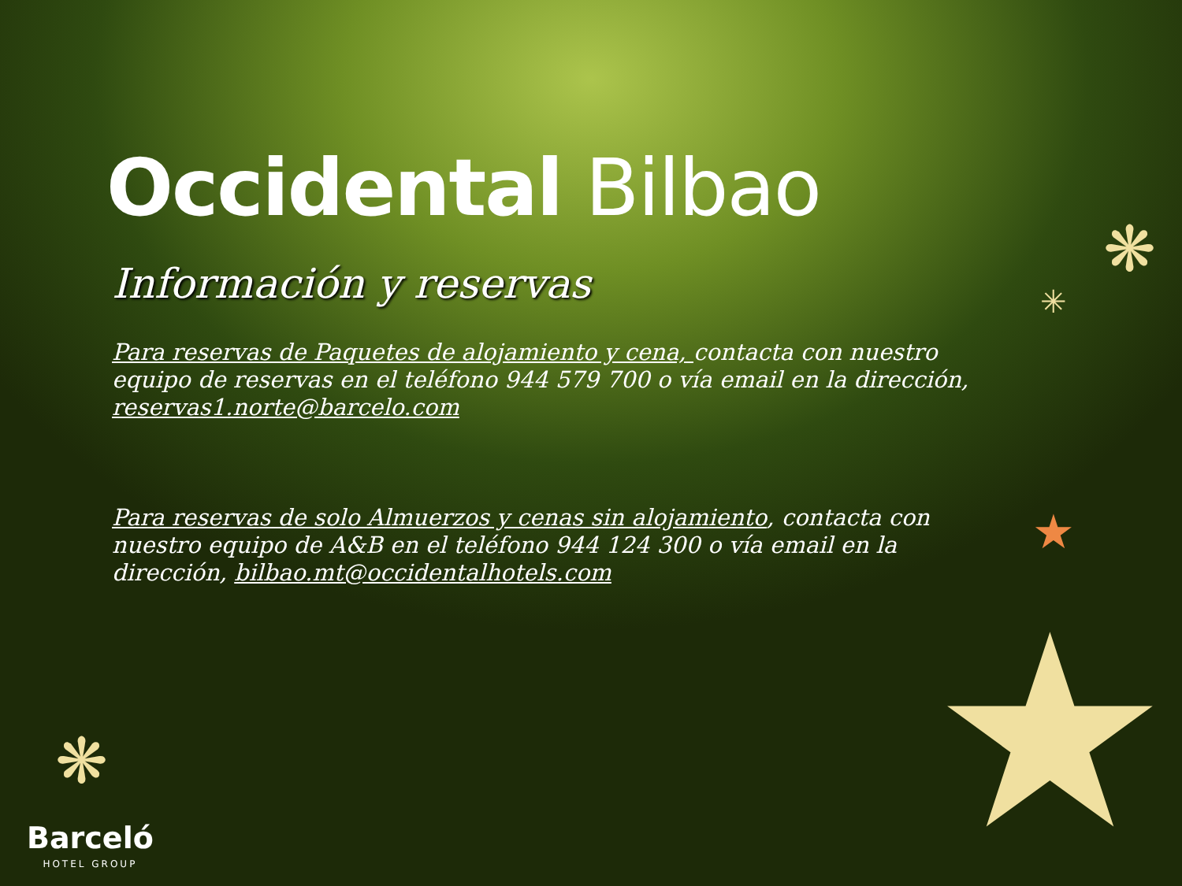Occidental Bilbao
Información y reservas
Para reservas de Paquetes de alojamiento y cena, contacta con nuestro equipo de reservas en el teléfono 944 579 700 o vía email en la dirección, reservas1.norte@barcelo.com
Para reservas de solo Almuerzos y cenas sin alojamiento, contacta con nuestro equipo de A&B en el teléfono 944 124 300 o vía email en la dirección, bilbao.mt@occidentalhotels.com
❋
❋
✳
★
★
Barceló
HOTEL GROUP